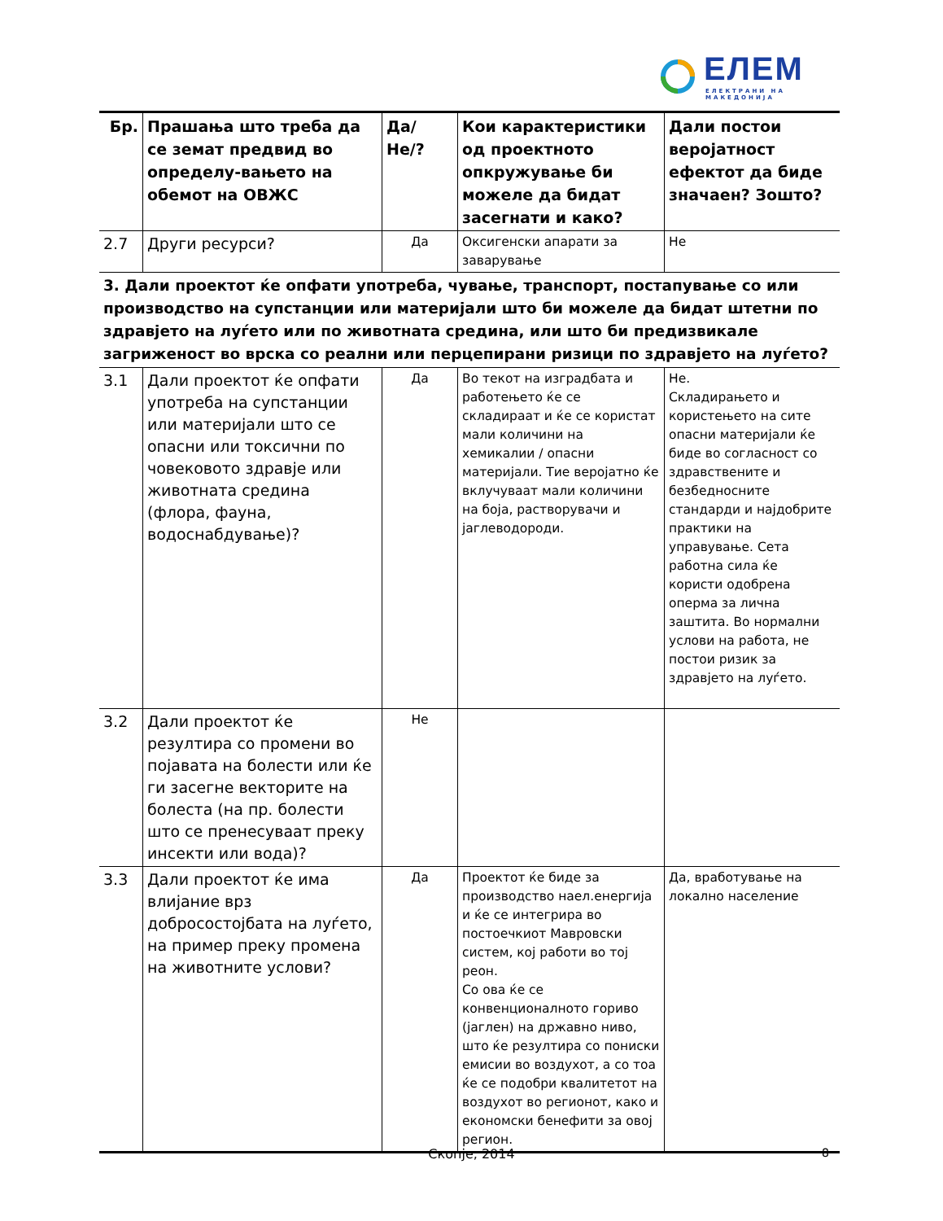ЕЛЕМ
ЕЛЕКТРАНИ НА МАКЕДОНИЈА
| Бр. | Прашања што треба да се земат предвид во определу-вањето на обемот на ОВЖС | Да/Не/? | Кои карактеристики од проектното опкружување би можеле да бидат засегнати и како? | Дали постои веројатност ефектот да биде значаен? Зошто? |
| --- | --- | --- | --- | --- |
| 2.7 | Други ресурси? | Да | Оксигенски апарати за заварување | Не |
| 3. Дали проектот ќе опфати употреба, чување, транспорт, постапување со или производство на супстанции или материјали што би можеле да бидат штетни по здравјето на луѓето или по животната средина, или што би предизвикале загриженост во врска со реални или перцепирани ризици по здравјето на луѓето? | | | | |
| 3.1 | Дали проектот ќе опфати употреба на супстанции или материјали што се опасни или токсични по човековото здравје или животната средина (флора, фауна, водоснабдување)? | Да | Во текот на изградбата и работењето ќе се складираат и ќе се користат мали количини на хемикалии / опасни материјали. Тие веројатно ќе вклучуваат мали количини на боја, растворувачи и јаглеводороди. | Не. Складирањето и користењето на сите опасни материјали ќе биде во согласност со здравствените и безбедносните стандарди и најдобрите практики на управување. Сета работна сила ќе користи одобрена оперма за лична заштита. Во нормални услови на работа, не постои ризик за здравјето на луѓето. |
| 3.2 | Дали проектот ќе резултира со промени во појавата на болести или ќе ги засегне векторите на болеста (на пр. болести што се пренесуваат преку инсекти или вода)? | Не | | |
| 3.3 | Дали проектот ќе има влијание врз добросостојбата на луѓето, на пример преку промена на животните услови? | Да | Проектот ќе биде за производство наел.енергија и ќе се интегрира во постоечкиот Мавровски систем, кој работи во тој реон. Со ова ќе се конвенционалното гориво (јаглен) на државно ниво, што ќе резултира со пониски емисии во воздухот, а со тоа ќе се подобри квалитетот на воздухот во регионот, како и економски бенефити за овој регион. | Да, вработување на локално население |
Скопје, 2014 8